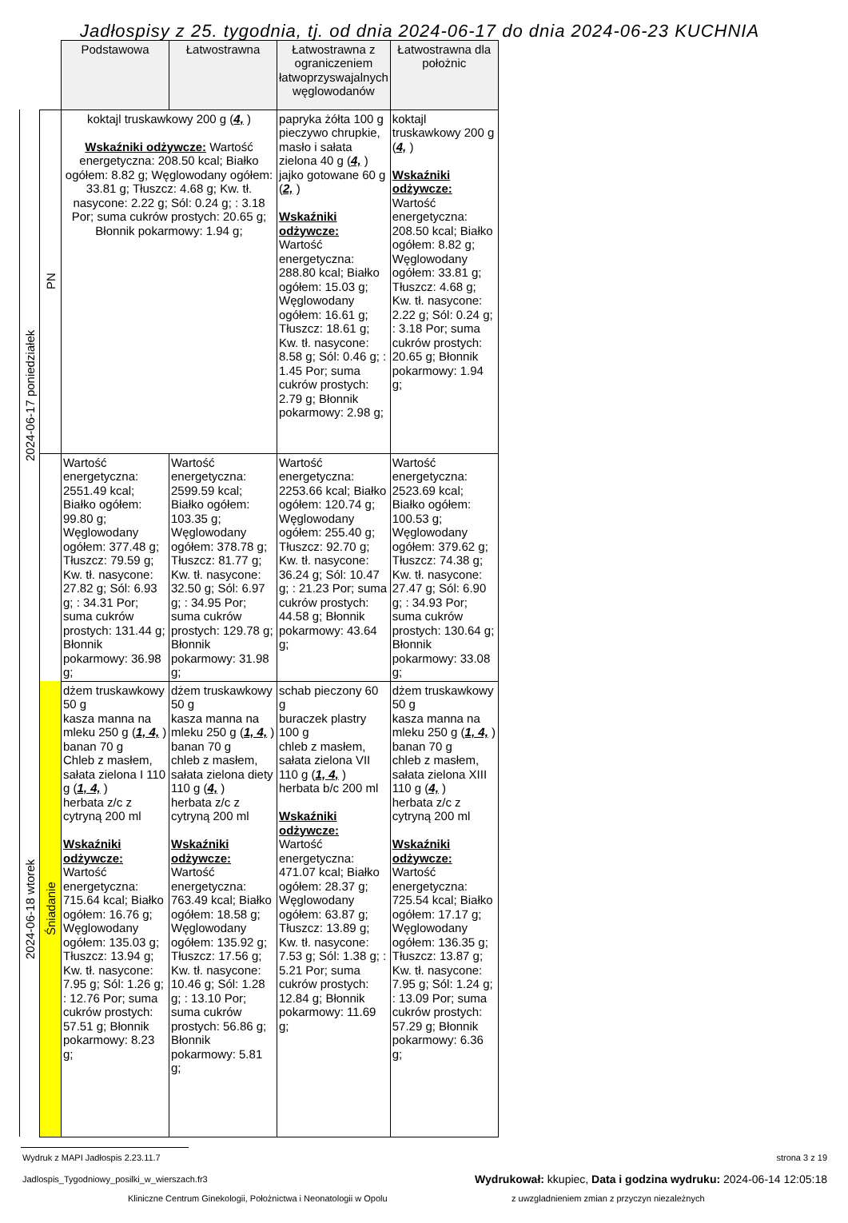Jadłospisy z 25. tygodnia, tj. od dnia 2024-06-17 do dnia 2024-06-23 KUCHNIA
| | | Podstawowa | Łatwostrawna | Łatwostrawna z ograniczeniem łatwoprzyswajalnych węglowodanów | Łatwostrawna dla położnic |
| 2024-06-17 poniedziałek | PN | koktajl truskawkowy 200 g ( 4, ) Wskaźniki odżywcze: Wartość energetyczna: 208.50 kcal; Białko ogółem: 8.82 g; Węglowodany ogółem: 33.81 g; Tłuszcz: 4.68 g; Kw. tł. nasycone: 2.22 g; Sól: 0.24 g; : 3.18 Por; suma cukrów prostych: 20.65 g; Błonnik pokarmowy: 1.94 g; | | papryka żółta 100 g pieczywo chrupkie, masło i sałata zielona 40 g ( 4, ) jajko gotowane 60 g ( 2, ) Wskaźniki odżywcze: Wartość energetyczna: 288.80 kcal; Białko ogółem: 15.03 g; Węglowodany ogółem: 16.61 g; Tłuszcz: 18.61 g; Kw. tł. nasycone: 8.58 g; Sól: 0.46 g; : 1.45 Por; suma cukrów prostych: 2.79 g; Błonnik pokarmowy: 2.98 g; | koktajl truskawkowy 200 g ( 4, ) Wskaźniki odżywcze: Wartość energetyczna: 208.50 kcal; Białko ogółem: 8.82 g; Węglowodany ogółem: 33.81 g; Tłuszcz: 4.68 g; Kw. tł. nasycone: 2.22 g; Sól: 0.24 g; : 3.18 Por; suma cukrów prostych: 20.65 g; Błonnik pokarmowy: 1.94 g; |
| | | Wartość energetyczna: 2551.49 kcal; Białko ogółem: 99.80 g; Węglowodany ogółem: 377.48 g; Tłuszcz: 79.59 g; Kw. tł. nasycone: 27.82 g; Sól: 6.93 g; : 34.31 Por; suma cukrów prostych: 131.44 g; Błonnik pokarmowy: 36.98 g; | Wartość energetyczna: 2599.59 kcal; Białko ogółem: 103.35 g; Węglowodany ogółem: 378.78 g; Tłuszcz: 81.77 g; Kw. tł. nasycone: 32.50 g; Sól: 6.97 g; : 34.95 Por; suma cukrów prostych: 129.78 g; Błonnik pokarmowy: 31.98 g; | Wartość energetyczna: 2253.66 kcal; Białko ogółem: 120.74 g; Węglowodany ogółem: 255.40 g; Tłuszcz: 92.70 g; Kw. tł. nasycone: 36.24 g; Sól: 10.47 g; : 21.23 Por; suma cukrów prostych: 44.58 g; Błonnik pokarmowy: 43.64 g; | Wartość energetyczna: 2523.69 kcal; Białko ogółem: 100.53 g; Węglowodany ogółem: 379.62 g; Tłuszcz: 74.38 g; Kw. tł. nasycone: 27.47 g; Sól: 6.90 g; : 34.93 Por; suma cukrów prostych: 130.64 g; Błonnik pokarmowy: 33.08 g; |
| 2024-06-18 wtorek | Śniadanie | dżem truskawkowy 50 g kasza manna na mleku 250 g ( 1, 4, ) banan 70 g Chleb z masłem, sałata zielona I 110 g ( 1, 4, ) herbata z/c z cytryną 200 ml Wskaźniki odżywcze: Wartość energetyczna: 715.64 kcal; Białko ogółem: 16.76 g; Węglowodany ogółem: 135.03 g; Tłuszcz: 13.94 g; Kw. tł. nasycone: 7.95 g; Sól: 1.26 g; : 12.76 Por; suma cukrów prostych: 57.51 g; Błonnik pokarmowy: 8.23 g; | dżem truskawkowy 50 g kasza manna na mleku 250 g ( 1, 4, ) banan 70 g chleb z masłem, sałata zielona diety 110 g ( 4, ) herbata z/c z cytryną 200 ml Wskaźniki odżywcze: Wartość energetyczna: 763.49 kcal; Białko ogółem: 18.58 g; Węglowodany ogółem: 135.92 g; Tłuszcz: 17.56 g; Kw. tł. nasycone: 10.46 g; Sól: 1.28 g; : 13.10 Por; suma cukrów prostych: 56.86 g; Błonnik pokarmowy: 5.81 g; | schab pieczony 60 g buraczek plastry 100 g chleb z masłem, sałata zielona VII 110 g ( 1, 4, ) herbata b/c 200 ml Wskaźniki odżywcze: Wartość energetyczna: 471.07 kcal; Białko ogółem: 28.37 g; Węglowodany ogółem: 63.87 g; Tłuszcz: 13.89 g; Kw. tł. nasycone: 7.53 g; Sól: 1.38 g; : 5.21 Por; suma cukrów prostych: 12.84 g; Błonnik pokarmowy: 11.69 g; | dżem truskawkowy 50 g kasza manna na mleku 250 g ( 1, 4, ) banan 70 g chleb z masłem, sałata zielona XIII 110 g ( 4, ) herbata z/c z cytryną 200 ml Wskaźniki odżywcze: Wartość energetyczna: 725.54 kcal; Białko ogółem: 17.17 g; Węglowodany ogółem: 136.35 g; Tłuszcz: 13.87 g; Kw. tł. nasycone: 7.95 g; Sól: 1.24 g; : 13.09 Por; suma cukrów prostych: 57.29 g; Błonnik pokarmowy: 6.36 g; |
Wydruk z MAPI Jadłospis 2.23.11.7 strona 3 z 19
Jadlospis_Tygodniowy_posilki_w_wierszach.fr3 Wydrukował: kkupiec, Data i godzina wydruku: 2024-06-14 12:05:18
Kliniczne Centrum Ginekologii, Położnictwa i Neonatologii w Opolu z uwzgladnieniem zmian z przyczyn niezależnych